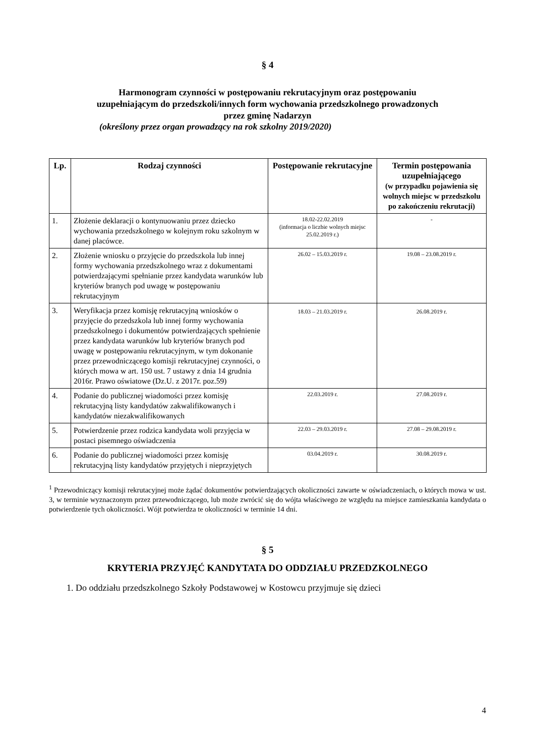§ 4
Harmonogram czynności w postępowaniu rekrutacyjnym oraz postępowaniu
uzupełniającym do przedszkoli/innych form wychowania przedszkolnego prowadzonych
przez gminę Nadarzyn
(określony przez organ prowadzący na rok szkolny 2019/2020)
| Lp. | Rodzaj czynności | Postępowanie rekrutacyjne | Termin postępowania uzupełniającego (w przypadku pojawienia się wolnych miejsc w przedszkolu po zakończeniu rekrutacji) |
| --- | --- | --- | --- |
| 1. | Złożenie deklaracji o kontynuowaniu przez dziecko wychowania przedszkolnego w kolejnym roku szkolnym w danej placówce. | 18.02-22.02.2019 (informacja o liczbie wolnych miejsc 25.02.2019 r.) | - |
| 2. | Złożenie wniosku o przyjęcie do przedszkola lub innej formy wychowania przedszkolnego wraz z dokumentami potwierdzającymi spełnianie przez kandydata warunków lub kryteriów branych pod uwagę w postępowaniu rekrutacyjnym | 26.02 – 15.03.2019 r. | 19.08 – 23.08.2019 r. |
| 3. | Weryfikacja przez komisję rekrutacyjną wniosków o przyjęcie do przedszkola lub innej formy wychowania przedszkolnego i dokumentów potwierdzających spełnienie przez kandydata warunków lub kryteriów branych pod uwagę w postępowaniu rekrutacyjnym, w tym dokonanie przez przewodniczącego komisji rekrutacyjnej czynności, o których mowa w art. 150 ust. 7 ustawy z dnia 14 grudnia 2016r. Prawo oświatowe (Dz.U. z 2017r. poz.59) | 18.03 – 21.03.2019 r. | 26.08.2019 r. |
| 4. | Podanie do publicznej wiadomości przez komisję rekrutacyjną listy kandydatów zakwalifikowanych i kandydatów niezakwalifikowanych | 22.03.2019 r. | 27.08.2019 r. |
| 5. | Potwierdzenie przez rodzica kandydata woli przyjęcia w postaci pisemnego oświadczenia | 22.03 – 29.03.2019 r. | 27.08 – 29.08.2019 r. |
| 6. | Podanie do publicznej wiadomości przez komisję rekrutacyjną listy kandydatów przyjętych i nieprzyjętych | 03.04.2019 r. | 30.08.2019 r. |
<sup>1</sup> Przewodniczący komisji rekrutacyjnej może żądać dokumentów potwierdzających okoliczności zawarte w oświadczeniach, o których mowa w ust. 3, w terminie wyznaczonym przez przewodniczącego, lub może zwrócić się do wójta właściwego ze względu na miejsce zamieszkania kandydata o potwierdzenie tych okoliczności. Wójt potwierdza te okoliczności w terminie 14 dni.
§ 5
KRYTERIA PRZYJĘĆ KANDYTATA DO ODDZIAŁU PRZEDZKOLNEGO
1. Do oddziału przedszkolnego Szkoły Podstawowej w Kostowcu przyjmuje się dzieci
4